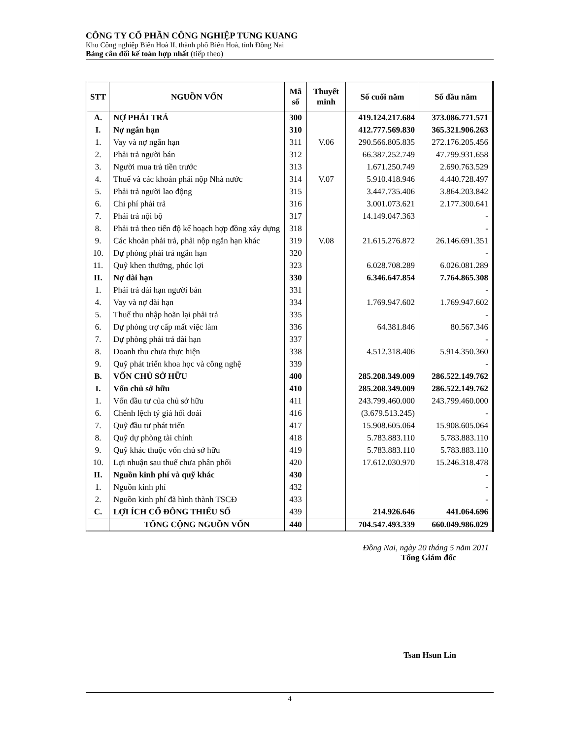CÔNG TY CỔ PHẦN CÔNG NGHIỆP TUNG KUANG
Khu Công nghiệp Biên Hoà II, thành phố Biên Hoà, tỉnh Đồng Nai
Bảng cân đối kế toán hợp nhất (tiếp theo)
| STT | NGUỒN VỐN | Mã số | Thuyết minh | Số cuối năm | Số đầu năm |
| --- | --- | --- | --- | --- | --- |
| A. | NỢ PHẢI TRẢ | 300 | | 419.124.217.684 | 373.086.771.571 |
| I. | Nợ ngắn hạn | 310 | | 412.777.569.830 | 365.321.906.263 |
| 1. | Vay và nợ ngắn hạn | 311 | V.06 | 290.566.805.835 | 272.176.205.456 |
| 2. | Phải trả người bán | 312 | | 66.387.252.749 | 47.799.931.658 |
| 3. | Người mua trả tiền trước | 313 | | 1.671.250.749 | 2.690.763.529 |
| 4. | Thuế và các khoản phải nộp Nhà nước | 314 | V.07 | 5.910.418.946 | 4.440.728.497 |
| 5. | Phải trả người lao động | 315 | | 3.447.735.406 | 3.864.203.842 |
| 6. | Chi phí phải trả | 316 | | 3.001.073.621 | 2.177.300.641 |
| 7. | Phải trả nội bộ | 317 | | 14.149.047.363 | - |
| 8. | Phải trả theo tiến độ kế hoạch hợp đồng xây dựng | 318 | | | - |
| 9. | Các khoản phải trả, phải nộp ngắn hạn khác | 319 | V.08 | 21.615.276.872 | 26.146.691.351 |
| 10. | Dự phòng phải trả ngắn hạn | 320 | | | - |
| 11. | Quỹ khen thưởng, phúc lợi | 323 | | 6.028.708.289 | 6.026.081.289 |
| II. | Nợ dài hạn | 330 | | 6.346.647.854 | 7.764.865.308 |
| 1. | Phải trả dài hạn người bán | 331 | | | - |
| 4. | Vay và nợ dài hạn | 334 | | 1.769.947.602 | 1.769.947.602 |
| 5. | Thuế thu nhập hoãn lại phải trả | 335 | | | - |
| 6. | Dự phòng trợ cấp mất việc làm | 336 | | 64.381.846 | 80.567.346 |
| 7. | Dự phòng phải trả dài hạn | 337 | | | - |
| 8. | Doanh thu chưa thực hiện | 338 | | 4.512.318.406 | 5.914.350.360 |
| 9. | Quỹ phát triển khoa học và công nghệ | 339 | | | - |
| B. | VỐN CHỦ SỞ HỮU | 400 | | 285.208.349.009 | 286.522.149.762 |
| I. | Vốn chủ sở hữu | 410 | | 285.208.349.009 | 286.522.149.762 |
| 1. | Vốn đầu tư của chủ sở hữu | 411 | | 243.799.460.000 | 243.799.460.000 |
| 6. | Chênh lệch tỷ giá hối đoái | 416 | | (3.679.513.245) | - |
| 7. | Quỹ đầu tư phát triển | 417 | | 15.908.605.064 | 15.908.605.064 |
| 8. | Quỹ dự phòng tài chính | 418 | | 5.783.883.110 | 5.783.883.110 |
| 9. | Quỹ khác thuộc vốn chủ sở hữu | 419 | | 5.783.883.110 | 5.783.883.110 |
| 10. | Lợi nhuận sau thuế chưa phân phối | 420 | | 17.612.030.970 | 15.246.318.478 |
| II. | Nguồn kinh phí và quỹ khác | 430 | | | - |
| 1. | Nguồn kinh phí | 432 | | | - |
| 2. | Nguồn kinh phí đã hình thành TSCĐ | 433 | | | - |
| C. | LỢI ÍCH CỔ ĐÔNG THIỂU SỐ | 439 | | 214.926.646 | 441.064.696 |
| | TỔNG CỘNG NGUỒN VỐN | 440 | | 704.547.493.339 | 660.049.986.029 |
Đồng Nai, ngày 20 tháng 5 năm 2011
Tổng Giám đốc
Tsan Hsun Lin
4